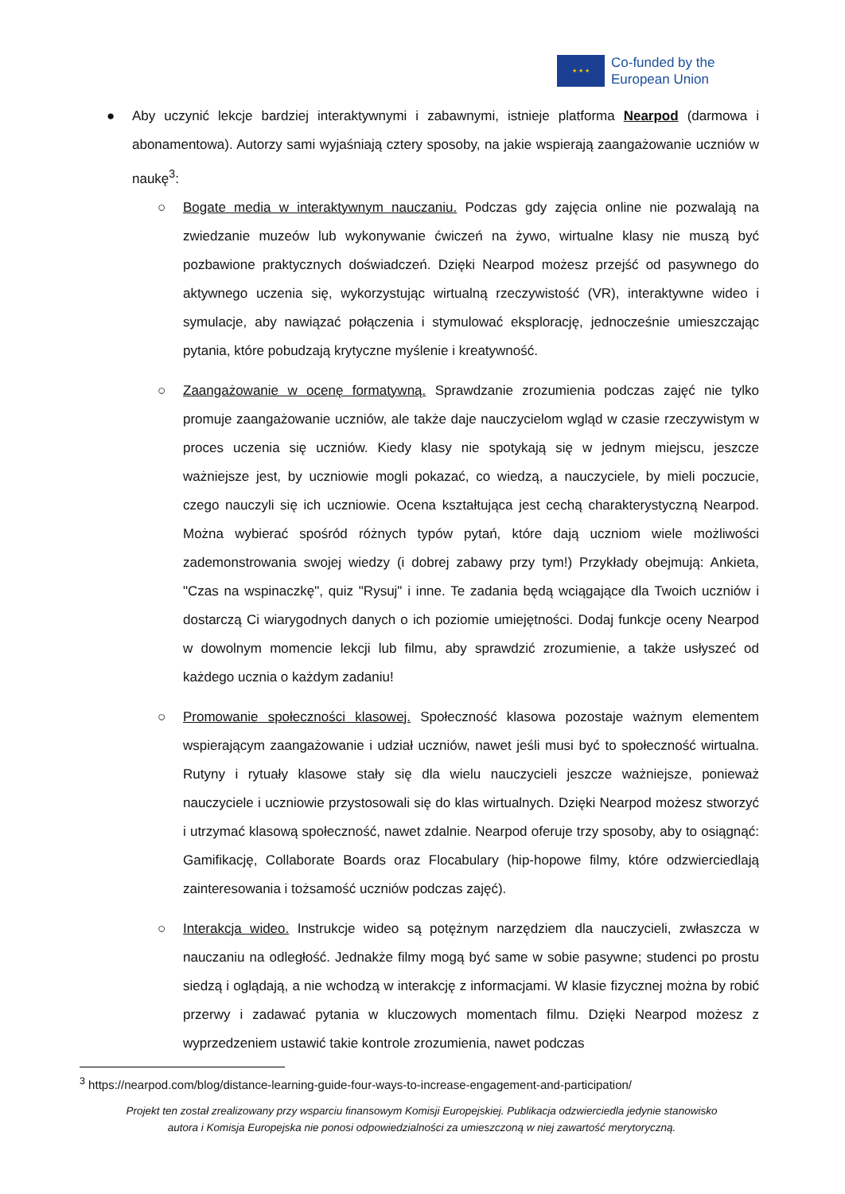★ ★ ★
Co-funded by the
European Union
● Aby uczynić lekcje bardziej interaktywnymi i zabawnymi, istnieje platforma Nearpod (darmowa i abonamentowa). Autorzy sami wyjaśniają cztery sposoby, na jakie wspierają zaangażowanie uczniów w naukę<sup>3</sup>:
○ Bogate media w interaktywnym nauczaniu. Podczas gdy zajęcia online nie pozwalają na zwiedzanie muzeów lub wykonywanie ćwiczeń na żywo, wirtualne klasy nie muszą być pozbawione praktycznych doświadczeń. Dzięki Nearpod możesz przejść od pasywnego do aktywnego uczenia się, wykorzystując wirtualną rzeczywistość (VR), interaktywne wideo i symulacje, aby nawiązać połączenia i stymulować eksplorację, jednocześnie umieszczając pytania, które pobudzają krytyczne myślenie i kreatywność.
○ Zaangażowanie w ocenę formatywną. Sprawdzanie zrozumienia podczas zajęć nie tylko promuje zaangażowanie uczniów, ale także daje nauczycielom wgląd w czasie rzeczywistym w proces uczenia się uczniów. Kiedy klasy nie spotykają się w jednym miejscu, jeszcze ważniejsze jest, by uczniowie mogli pokazać, co wiedzą, a nauczyciele, by mieli poczucie, czego nauczyli się ich uczniowie. Ocena kształtująca jest cechą charakterystyczną Nearpod. Można wybierać spośród różnych typów pytań, które dają uczniom wiele możliwości zademonstrowania swojej wiedzy (i dobrej zabawy przy tym!) Przykłady obejmują: Ankieta, "Czas na wspinaczkę", quiz "Rysuj" i inne. Te zadania będą wciągające dla Twoich uczniów i dostarczą Ci wiarygodnych danych o ich poziomie umiejętności. Dodaj funkcje oceny Nearpod w dowolnym momencie lekcji lub filmu, aby sprawdzić zrozumienie, a także usłyszeć od każdego ucznia o każdym zadaniu!
○ Promowanie społeczności klasowej. Społeczność klasowa pozostaje ważnym elementem wspierającym zaangażowanie i udział uczniów, nawet jeśli musi być to społeczność wirtualna. Rutyny i rytuały klasowe stały się dla wielu nauczycieli jeszcze ważniejsze, ponieważ nauczyciele i uczniowie przystosowali się do klas wirtualnych. Dzięki Nearpod możesz stworzyć i utrzymać klasową społeczność, nawet zdalnie. Nearpod oferuje trzy sposoby, aby to osiągnąć: Gamifikację, Collaborate Boards oraz Flocabulary (hip-hopowe filmy, które odzwierciedlają zainteresowania i tożsamość uczniów podczas zajęć).
○ Interakcja wideo. Instrukcje wideo są potężnym narzędziem dla nauczycieli, zwłaszcza w nauczaniu na odległość. Jednakże filmy mogą być same w sobie pasywne; studenci po prostu siedzą i oglądają, a nie wchodzą w interakcję z informacjami. W klasie fizycznej można by robić przerwy i zadawać pytania w kluczowych momentach filmu. Dzięki Nearpod możesz z wyprzedzeniem ustawić takie kontrole zrozumienia, nawet podczas
<sup>3</sup> https://nearpod.com/blog/distance-learning-guide-four-ways-to-increase-engagement-and-participation/
Projekt ten został zrealizowany przy wsparciu finansowym Komisji Europejskiej. Publikacja odzwierciedla jedynie stanowisko
autora i Komisja Europejska nie ponosi odpowiedzialności za umieszczoną w niej zawartość merytoryczną.